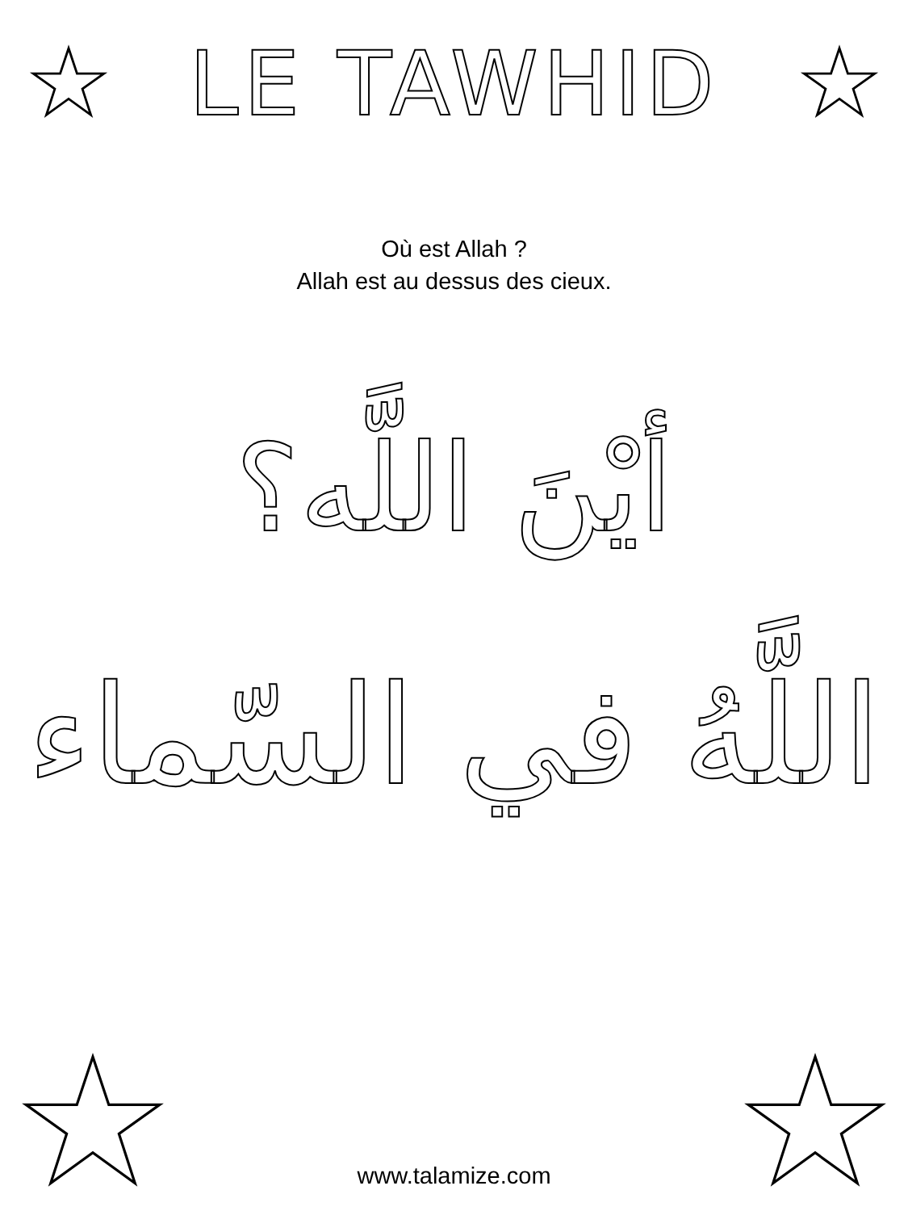LE TAWHID
Où est Allah ?
Allah est au dessus des cieux.
أيْنَ اللَّه؟
اللَّهُ في السّماء
www.talamize.com